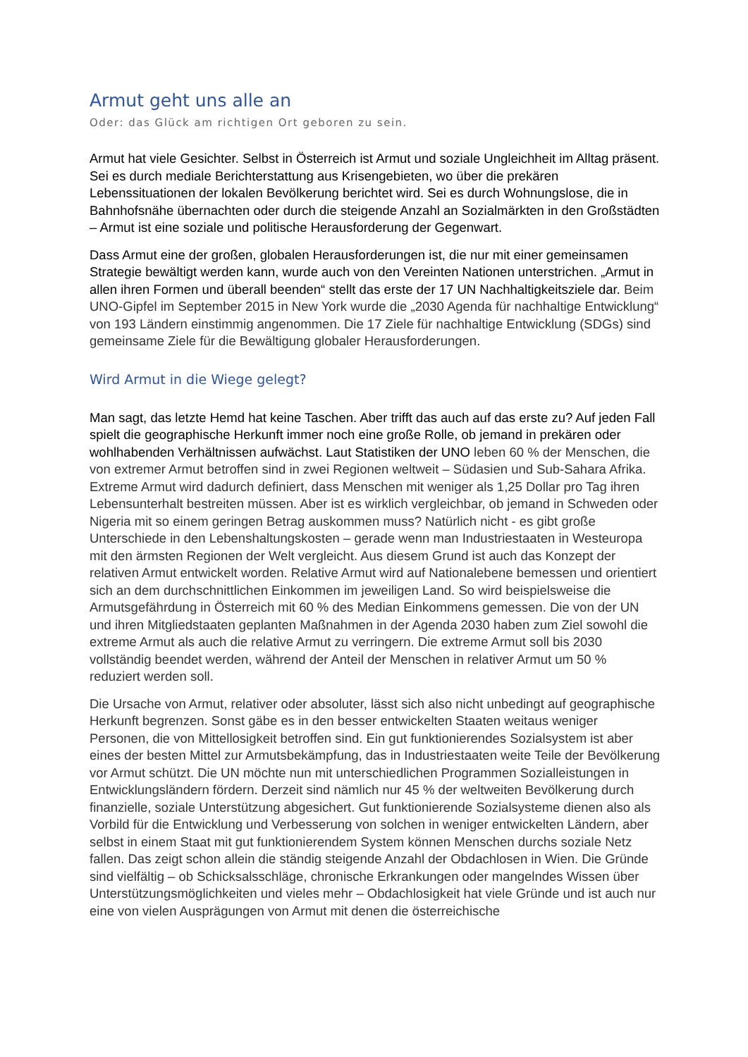Armut geht uns alle an
Oder: das Glück am richtigen Ort geboren zu sein.
Armut hat viele Gesichter. Selbst in Österreich ist Armut und soziale Ungleichheit im Alltag präsent. Sei es durch mediale Berichterstattung aus Krisengebieten, wo über die prekären Lebenssituationen der lokalen Bevölkerung berichtet wird. Sei es durch Wohnungslose, die in Bahnhofsnähe übernachten oder durch die steigende Anzahl an Sozialmärkten in den Großstädten – Armut ist eine soziale und politische Herausforderung der Gegenwart.
Dass Armut eine der großen, globalen Herausforderungen ist, die nur mit einer gemeinsamen Strategie bewältigt werden kann, wurde auch von den Vereinten Nationen unterstrichen. „Armut in allen ihren Formen und überall beenden“ stellt das erste der 17 UN Nachhaltigkeitsziele dar. Beim UNO-Gipfel im September 2015 in New York wurde die „2030 Agenda für nachhaltige Entwicklung“ von 193 Ländern einstimmig angenommen. Die 17 Ziele für nachhaltige Entwicklung (SDGs) sind gemeinsame Ziele für die Bewältigung globaler Herausforderungen.
Wird Armut in die Wiege gelegt?
Man sagt, das letzte Hemd hat keine Taschen. Aber trifft das auch auf das erste zu? Auf jeden Fall spielt die geographische Herkunft immer noch eine große Rolle, ob jemand in prekären oder wohlhabenden Verhältnissen aufwächst. Laut Statistiken der UNO leben 60 % der Menschen, die von extremer Armut betroffen sind in zwei Regionen weltweit – Südasien und Sub-Sahara Afrika. Extreme Armut wird dadurch definiert, dass Menschen mit weniger als 1,25 Dollar pro Tag ihren Lebensunterhalt bestreiten müssen. Aber ist es wirklich vergleichbar, ob jemand in Schweden oder Nigeria mit so einem geringen Betrag auskommen muss? Natürlich nicht - es gibt große Unterschiede in den Lebenshaltungskosten – gerade wenn man Industriestaaten in Westeuropa mit den ärmsten Regionen der Welt vergleicht. Aus diesem Grund ist auch das Konzept der relativen Armut entwickelt worden. Relative Armut wird auf Nationalebene bemessen und orientiert sich an dem durchschnittlichen Einkommen im jeweiligen Land. So wird beispielsweise die Armutsgefährdung in Österreich mit 60 % des Median Einkommens gemessen. Die von der UN und ihren Mitgliedstaaten geplanten Maßnahmen in der Agenda 2030 haben zum Ziel sowohl die extreme Armut als auch die relative Armut zu verringern. Die extreme Armut soll bis 2030 vollständig beendet werden, während der Anteil der Menschen in relativer Armut um 50 % reduziert werden soll.
Die Ursache von Armut, relativer oder absoluter, lässt sich also nicht unbedingt auf geographische Herkunft begrenzen. Sonst gäbe es in den besser entwickelten Staaten weitaus weniger Personen, die von Mittellosigkeit betroffen sind. Ein gut funktionierendes Sozialsystem ist aber eines der besten Mittel zur Armutsbekämpfung, das in Industriestaaten weite Teile der Bevölkerung vor Armut schützt. Die UN möchte nun mit unterschiedlichen Programmen Sozialleistungen in Entwicklungsländern fördern. Derzeit sind nämlich nur 45 % der weltweiten Bevölkerung durch finanzielle, soziale Unterstützung abgesichert. Gut funktionierende Sozialsysteme dienen also als Vorbild für die Entwicklung und Verbesserung von solchen in weniger entwickelten Ländern, aber selbst in einem Staat mit gut funktionierendem System können Menschen durchs soziale Netz fallen. Das zeigt schon allein die ständig steigende Anzahl der Obdachlosen in Wien. Die Gründe sind vielfältig – ob Schicksalsschläge, chronische Erkrankungen oder mangelndes Wissen über Unterstützungsmöglichkeiten und vieles mehr – Obdachlosigkeit hat viele Gründe und ist auch nur eine von vielen Ausprägungen von Armut mit denen die österreichische